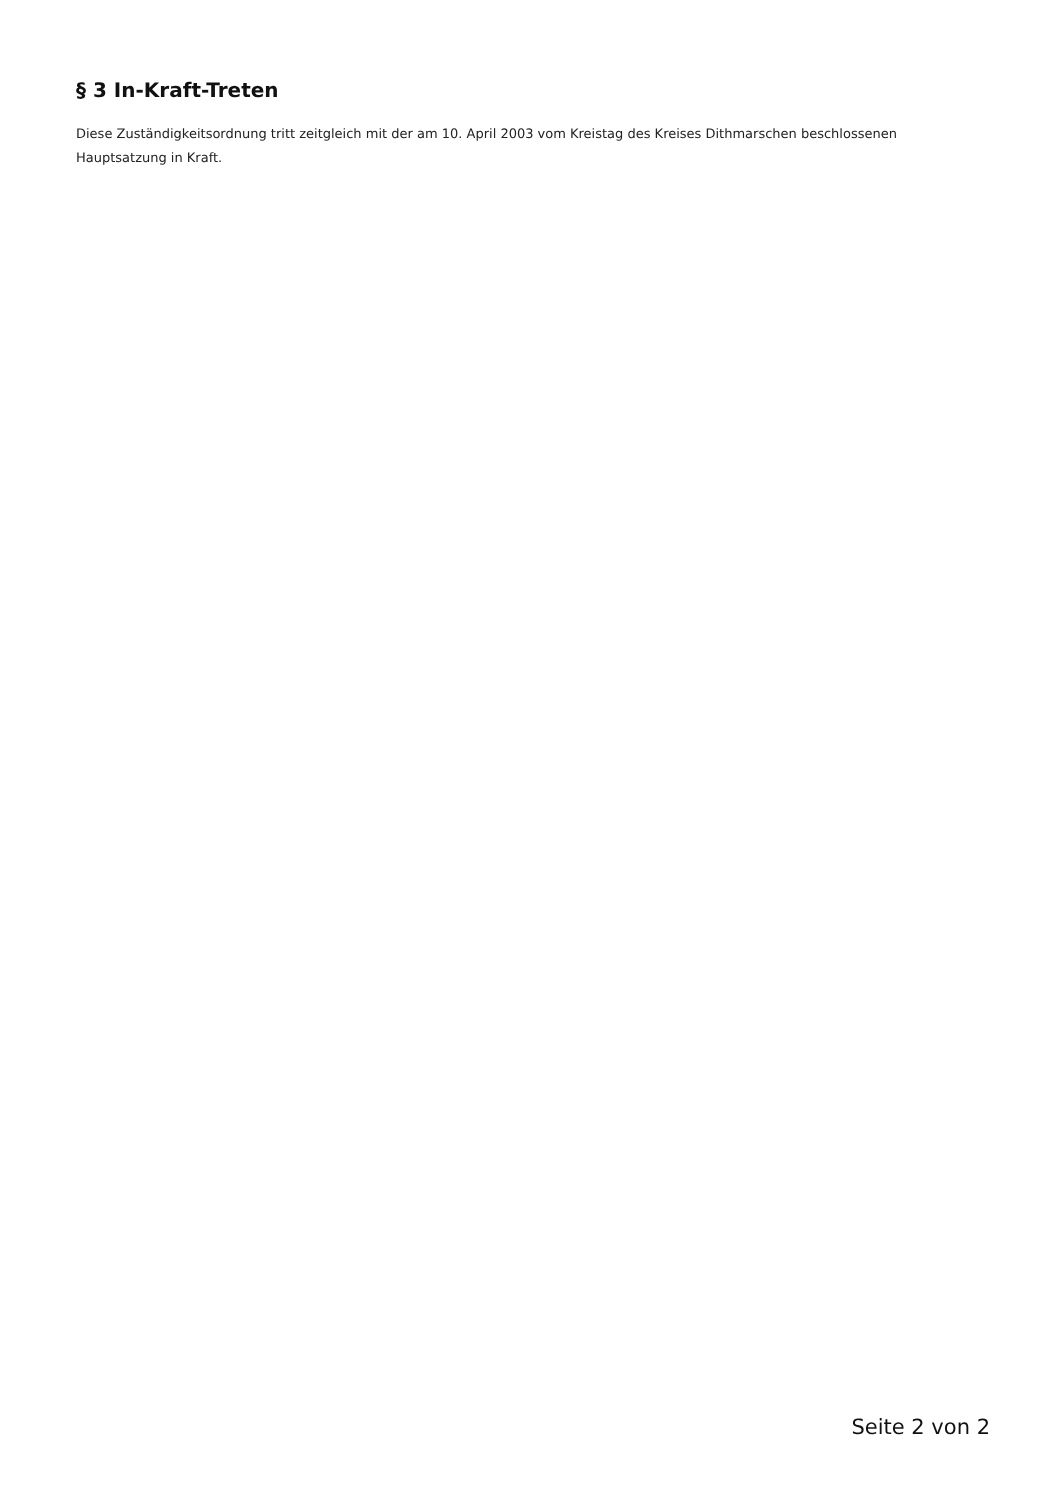§ 3 In-Kraft-Treten
Diese Zuständigkeitsordnung tritt zeitgleich mit der am 10. April 2003 vom Kreistag des Kreises Dithmarschen beschlossenen Hauptsatzung in Kraft.
Seite 2 von 2